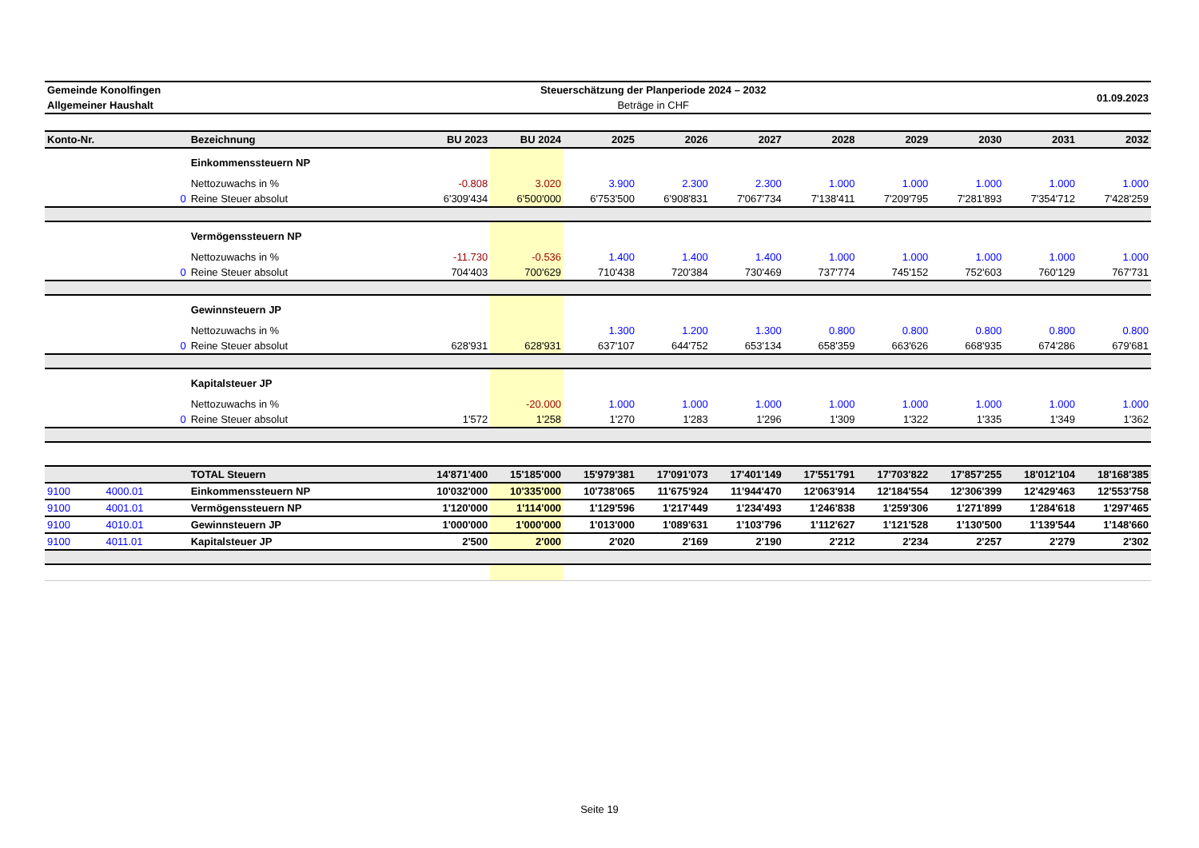| Gemeinde Konolfingen | Steuerschätzung der Planperiode 2024 – 2032 | 01.09.2023 |
| Allgemeiner Haushalt | Beträge in CHF | |
| Konto-Nr. | | Bezeichnung | BU 2023 | BU 2024 | 2025 | 2026 | 2027 | 2028 | 2029 | 2030 | 2031 | 2032 |
| --- | --- | --- | --- | --- | --- | --- | --- | --- | --- | --- | --- | --- |
| | | Einkommenssteuern NP | | | | | | | | | | |
| | | Nettozuwachs in % | -0.808 | 3.020 | 3.900 | 2.300 | 2.300 | 1.000 | 1.000 | 1.000 | 1.000 | 1.000 |
| | 0 | Reine Steuer absolut | 6'309'434 | 6'500'000 | 6'753'500 | 6'908'831 | 7'067'734 | 7'138'411 | 7'209'795 | 7'281'893 | 7'354'712 | 7'428'259 |
| | | Vermögenssteuern NP | | | | | | | | | | |
| | | Nettozuwachs in % | -11.730 | -0.536 | 1.400 | 1.400 | 1.400 | 1.000 | 1.000 | 1.000 | 1.000 | 1.000 |
| | 0 | Reine Steuer absolut | 704'403 | 700'629 | 710'438 | 720'384 | 730'469 | 737'774 | 745'152 | 752'603 | 760'129 | 767'731 |
| | | Gewinnsteuern JP | | | | | | | | | | |
| | | Nettozuwachs in % | | | 1.300 | 1.200 | 1.300 | 0.800 | 0.800 | 0.800 | 0.800 | 0.800 |
| | 0 | Reine Steuer absolut | 628'931 | 628'931 | 637'107 | 644'752 | 653'134 | 658'359 | 663'626 | 668'935 | 674'286 | 679'681 |
| | | Kapitalsteuer JP | | | | | | | | | | |
| | | Nettozuwachs in % | | -20.000 | 1.000 | 1.000 | 1.000 | 1.000 | 1.000 | 1.000 | 1.000 | 1.000 |
| | 0 | Reine Steuer absolut | 1'572 | 1'258 | 1'270 | 1'283 | 1'296 | 1'309 | 1'322 | 1'335 | 1'349 | 1'362 |
| | | TOTAL Steuern | 14'871'400 | 15'185'000 | 15'979'381 | 17'091'073 | 17'401'149 | 17'551'791 | 17'703'822 | 17'857'255 | 18'012'104 | 18'168'385 |
| 9100 | 4000.01 | Einkommenssteuern NP | 10'032'000 | 10'335'000 | 10'738'065 | 11'675'924 | 11'944'470 | 12'063'914 | 12'184'554 | 12'306'399 | 12'429'463 | 12'553'758 |
| 9100 | 4001.01 | Vermögenssteuern NP | 1'120'000 | 1'114'000 | 1'129'596 | 1'217'449 | 1'234'493 | 1'246'838 | 1'259'306 | 1'271'899 | 1'284'618 | 1'297'465 |
| 9100 | 4010.01 | Gewinnsteuern JP | 1'000'000 | 1'000'000 | 1'013'000 | 1'089'631 | 1'103'796 | 1'112'627 | 1'121'528 | 1'130'500 | 1'139'544 | 1'148'660 |
| 9100 | 4011.01 | Kapitalsteuer JP | 2'500 | 2'000 | 2'020 | 2'169 | 2'190 | 2'212 | 2'234 | 2'257 | 2'279 | 2'302 |
Seite 19